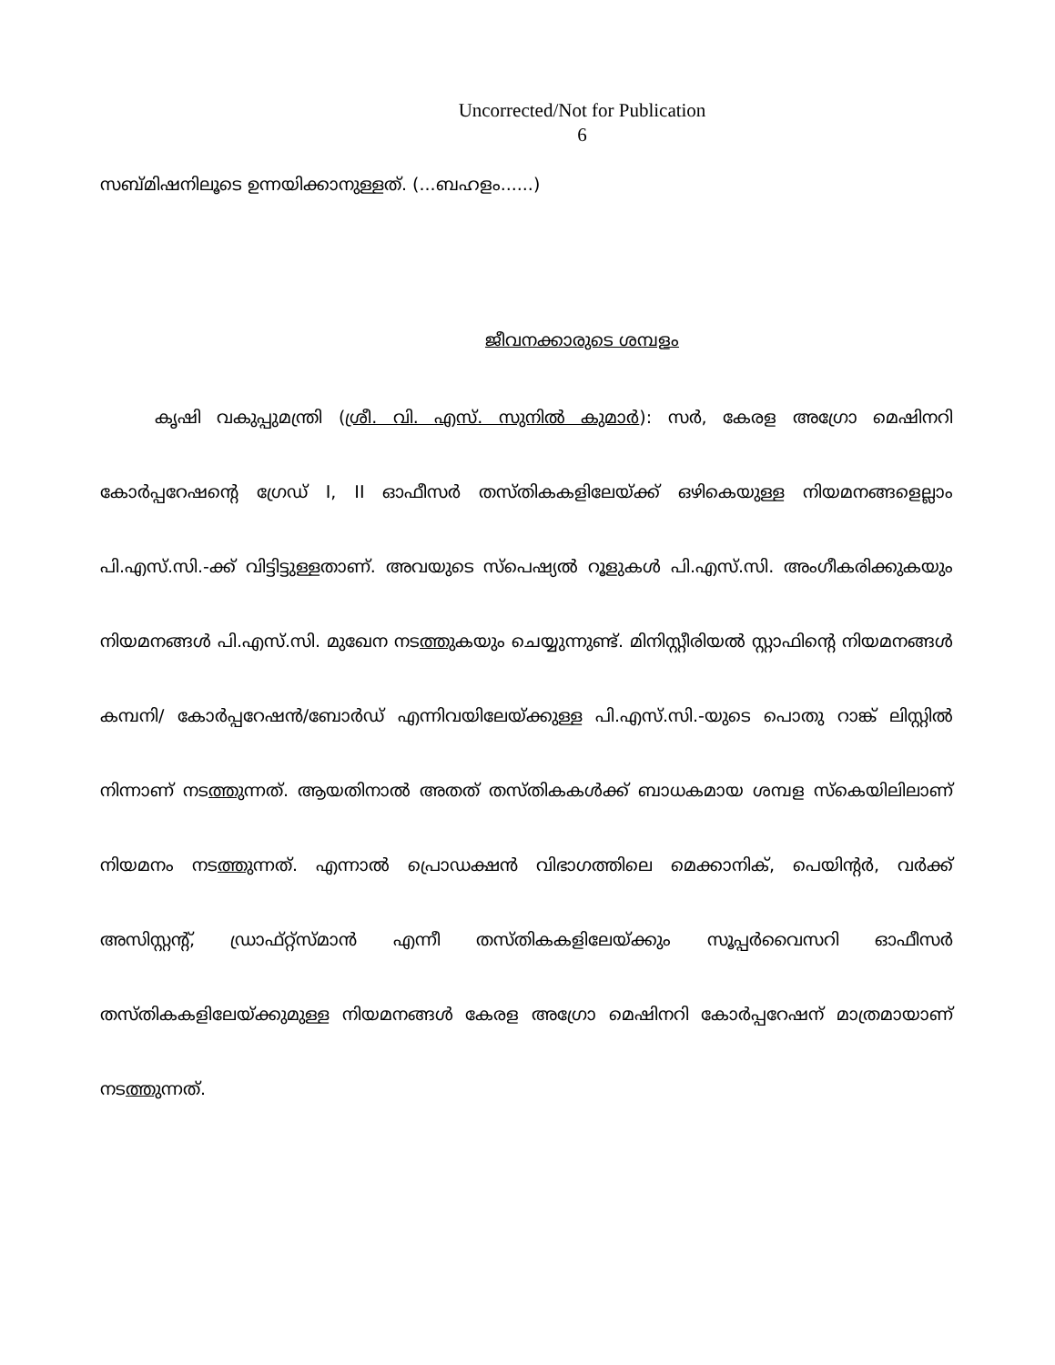Uncorrected/Not for Publication
6
സബ്മിഷനിലൂടെ ഉന്നയിക്കാനുള്ളത്. (...ബഹളം......)
ജീവനക്കാരുടെ ശമ്പളം
കൃഷി വകുപ്പുമന്ത്രി (ശ്രീ. വി. എസ്. സുനിൽ കുമാർ): സർ, കേരള അഗ്രോ മെഷിനറി കോർപ്പറേഷന്റെ ഗ്രേഡ് I, II ഓഫീസർ തസ്തികകളിലേയ്ക്ക് ഒഴികെയുള്ള നിയമനങ്ങളെല്ലാം പി.എസ്.സി.-ക്ക് വിട്ടിട്ടുള്ളതാണ്. അവയുടെ സ്പെഷ്യൽ റൂളുകൾ പി.എസ്.സി. അംഗീകരിക്കുകയും നിയമനങ്ങൾ പി.എസ്.സി. മുഖേന നടത്തുകയും ചെയ്യുന്നുണ്ട്. മിനിസ്റ്റീരിയൽ സ്റ്റാഫിന്റെ നിയമനങ്ങൾ കമ്പനി/ കോർപ്പറേഷൻ/ബോർഡ് എന്നിവയിലേയ്ക്കുള്ള പി.എസ്.സി.-യുടെ പൊതു റാങ്ക് ലിസ്റ്റിൽ നിന്നാണ് നടത്തുന്നത്. ആയതിനാൽ അതത് തസ്തികകൾക്ക് ബാധകമായ ശമ്പള സ്കെയിലിലാണ് നിയമനം നടത്തുന്നത്. എന്നാൽ പ്രൊഡക്ഷൻ വിഭാഗത്തിലെ മെക്കാനിക്, പെയിന്റർ, വർക്ക് അസിസ്റ്റന്റ്, ഡ്രാഫ്റ്റ്സ്മാൻ എന്നീ തസ്തികകളിലേയ്ക്കും സൂപ്പർവൈസറി ഓഫീസർ തസ്തികകളിലേയ്ക്കുമുള്ള നിയമനങ്ങൾ കേരള അഗ്രോ മെഷിനറി കോർപ്പറേഷന് മാത്രമായാണ് നടത്തുന്നത്.